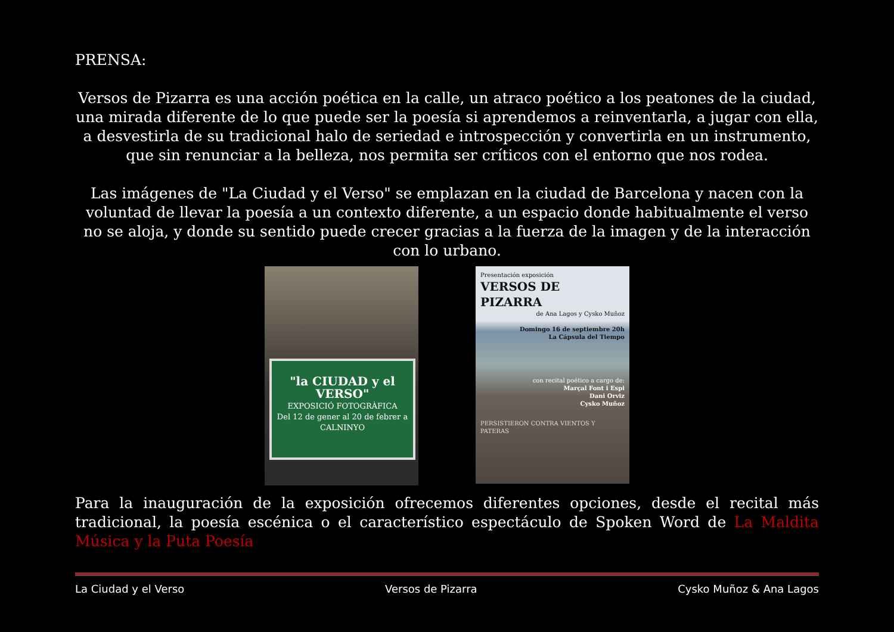PRENSA:
Versos de Pizarra es una acción poética en la calle, un atraco poético a los peatones de la ciudad, una mirada diferente de lo que puede ser la poesía si aprendemos a reinventarla, a jugar con ella, a desvestirla de su tradicional halo de seriedad e introspección y convertirla en un instrumento, que sin renunciar a la belleza, nos permita ser críticos con el entorno que nos rodea.
Las imágenes de "La Ciudad y el Verso" se emplazan en la ciudad de Barcelona y nacen con la voluntad de llevar la poesía a un contexto diferente, a un espacio donde habitualmente el verso no se aloja, y donde su sentido puede crecer gracias a la fuerza de la imagen y de la interacción con lo urbano.
"la CIUDAD y el VERSO"
EXPOSICIÓ FOTOGRÀFICA
Del 12 de gener al 20 de febrer a
CALNINYO
Presentación exposición
VERSOS DE PIZARRA
de Ana Lagos y Cysko Muñoz
Domingo 16 de septiembre 20h
La Cápsula del Tiempo
con recital poético a cargo de:
Marçal Font i Espi
Dani Orviz
Cysko Muñoz
PERSISTIERON CONTRA VIENTOS Y PATERAS
Para la inauguración de la exposición ofrecemos diferentes opciones, desde el recital más tradicional, la poesía escénica o el característico espectáculo de Spoken Word de La Maldita Música y la Puta Poesía
La Ciudad y el Verso Versos de Pizarra Cysko Muñoz & Ana Lagos